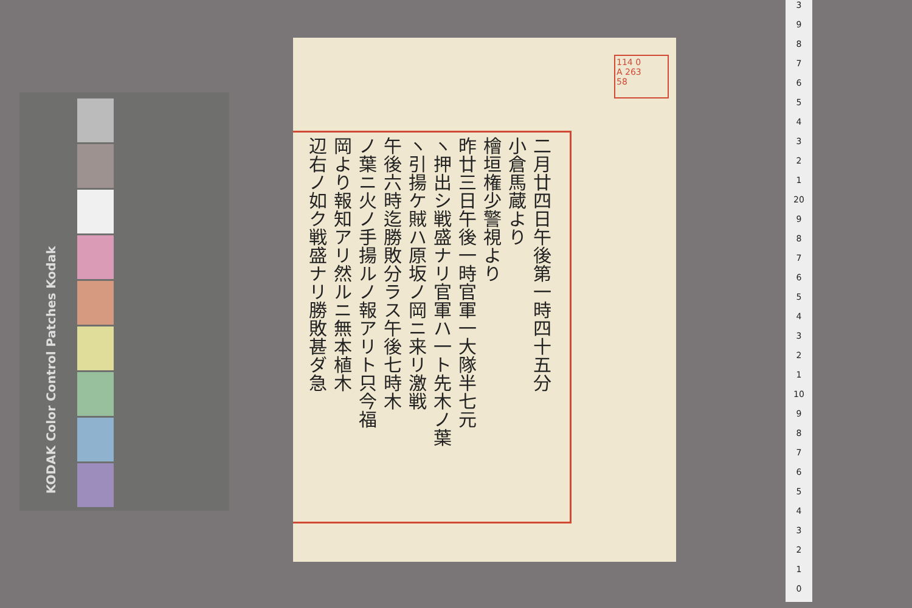KODAK Color Control Patches Kodak
114 0
A 263
58
二月廿四日午後第一時四十五分
小倉馬蔵より
檜垣権少警視より
昨廿三日午後一時官軍一大隊半七元
ヽ押出シ戦盛ナリ官軍ハ一ト先木ノ葉
ヽ引揚ケ賊ハ原坂ノ岡ニ来リ激戦
午後六時迄勝敗分ラス午後七時木
ノ葉ニ火ノ手揚ルノ報アリト只今福
岡より報知アリ然ルニ無本植木
辺右ノ如ク戦盛ナリ勝敗甚ダ急
3
9
8
7
6
5
4
3
2
1
20
9
8
7
6
5
4
3
2
1
10
9
8
7
6
5
4
3
2
1
0